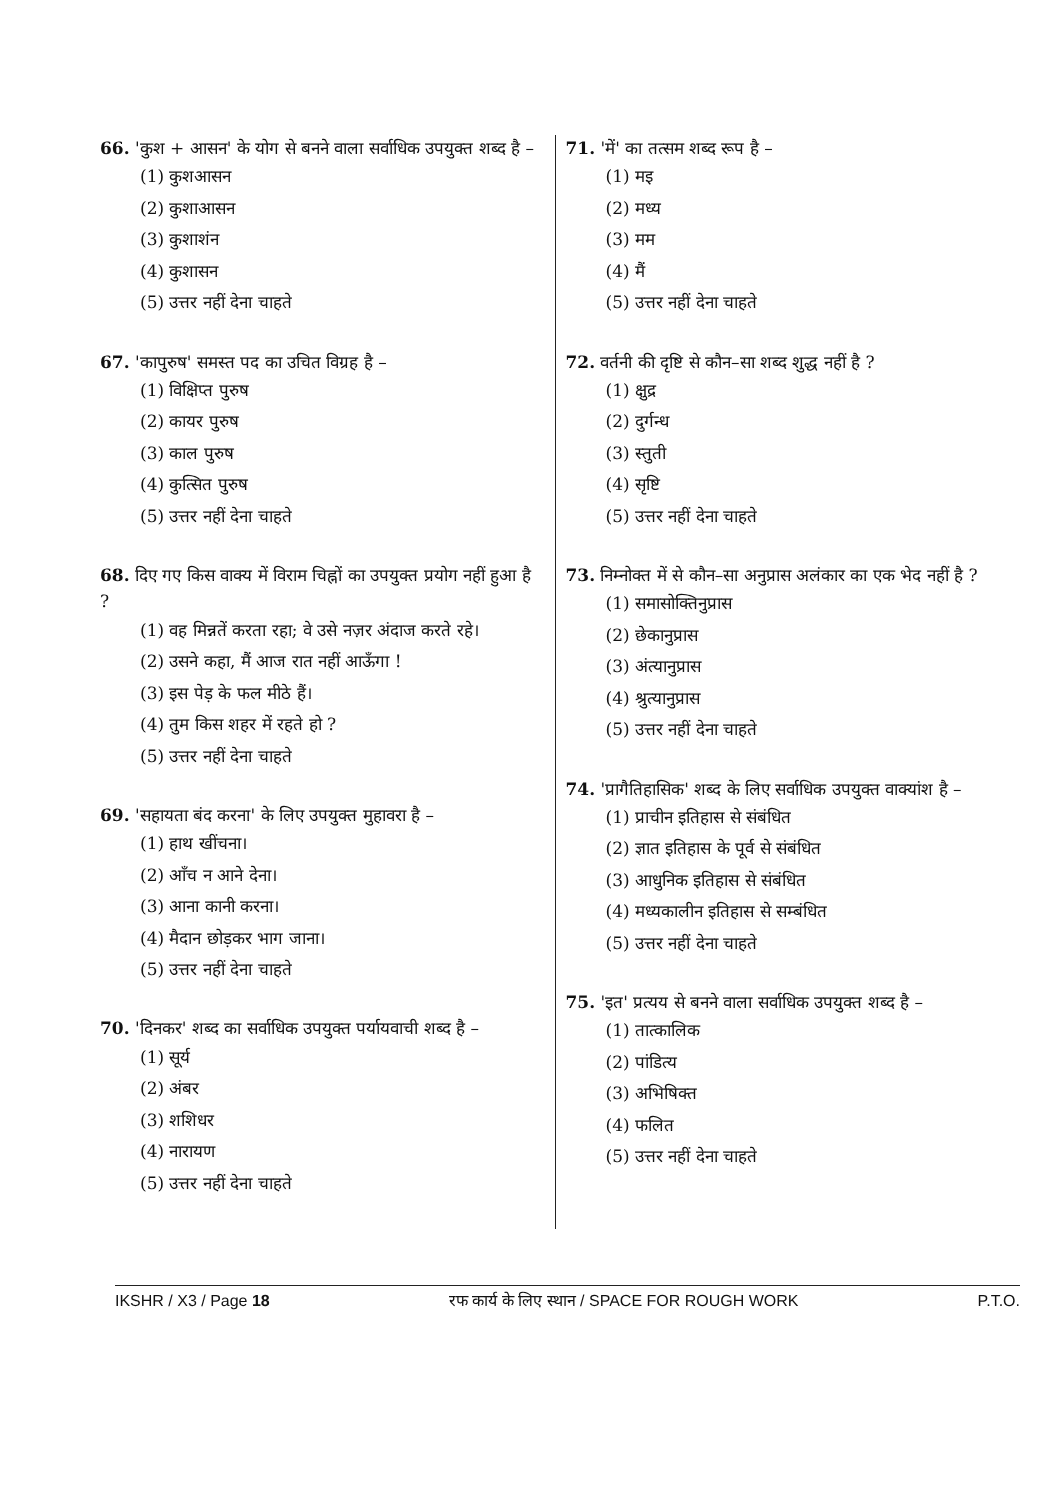66. 'कुश + आसन' के योग से बनने वाला सर्वाधिक उपयुक्त शब्द है –
(1) कुशआसन
(2) कुशाआसन
(3) कुशाशंन
(4) कुशासन
(5) उत्तर नहीं देना चाहते
67. 'कापुरुष' समस्त पद का उचित विग्रह है –
(1) विक्षिप्त पुरुष
(2) कायर पुरुष
(3) काल पुरुष
(4) कुत्सित पुरुष
(5) उत्तर नहीं देना चाहते
68. दिए गए किस वाक्य में विराम चिह्नों का उपयुक्त प्रयोग नहीं हुआ है ?
(1) वह मिन्नतें करता रहा; वे उसे नज़र अंदाज करते रहे।
(2) उसने कहा, मैं आज रात नहीं आऊँगा !
(3) इस पेड़ के फल मीठे हैं।
(4) तुम किस शहर में रहते हो ?
(5) उत्तर नहीं देना चाहते
69. 'सहायता बंद करना' के लिए उपयुक्त मुहावरा है –
(1) हाथ खींचना।
(2) आँच न आने देना।
(3) आना कानी करना।
(4) मैदान छोड़कर भाग जाना।
(5) उत्तर नहीं देना चाहते
70. 'दिनकर' शब्द का सर्वाधिक उपयुक्त पर्यायवाची शब्द है –
(1) सूर्य
(2) अंबर
(3) शशिधर
(4) नारायण
(5) उत्तर नहीं देना चाहते
71. 'में' का तत्सम शब्द रूप है –
(1) मइ
(2) मध्य
(3) मम
(4) मैं
(5) उत्तर नहीं देना चाहते
72. वर्तनी की दृष्टि से कौन–सा शब्द शुद्ध नहीं है ?
(1) क्षुद्र
(2) दुर्गन्ध
(3) स्तुती
(4) सृष्टि
(5) उत्तर नहीं देना चाहते
73. निम्नोक्त में से कौन–सा अनुप्रास अलंकार का एक भेद नहीं है ?
(1) समासोक्तिनुप्रास
(2) छेकानुप्रास
(3) अंत्यानुप्रास
(4) श्रुत्यानुप्रास
(5) उत्तर नहीं देना चाहते
74. 'प्रागैतिहासिक' शब्द के लिए सर्वाधिक उपयुक्त वाक्यांश है –
(1) प्राचीन इतिहास से संबंधित
(2) ज्ञात इतिहास के पूर्व से संबंधित
(3) आधुनिक इतिहास से संबंधित
(4) मध्यकालीन इतिहास से सम्बंधित
(5) उत्तर नहीं देना चाहते
75. 'इत' प्रत्यय से बनने वाला सर्वाधिक उपयुक्त शब्द है –
(1) तात्कालिक
(2) पांडित्य
(3) अभिषिक्त
(4) फलित
(5) उत्तर नहीं देना चाहते
IKSHR / X3 / Page 18 रफ कार्य के लिए स्थान / SPACE FOR ROUGH WORK P.T.O.